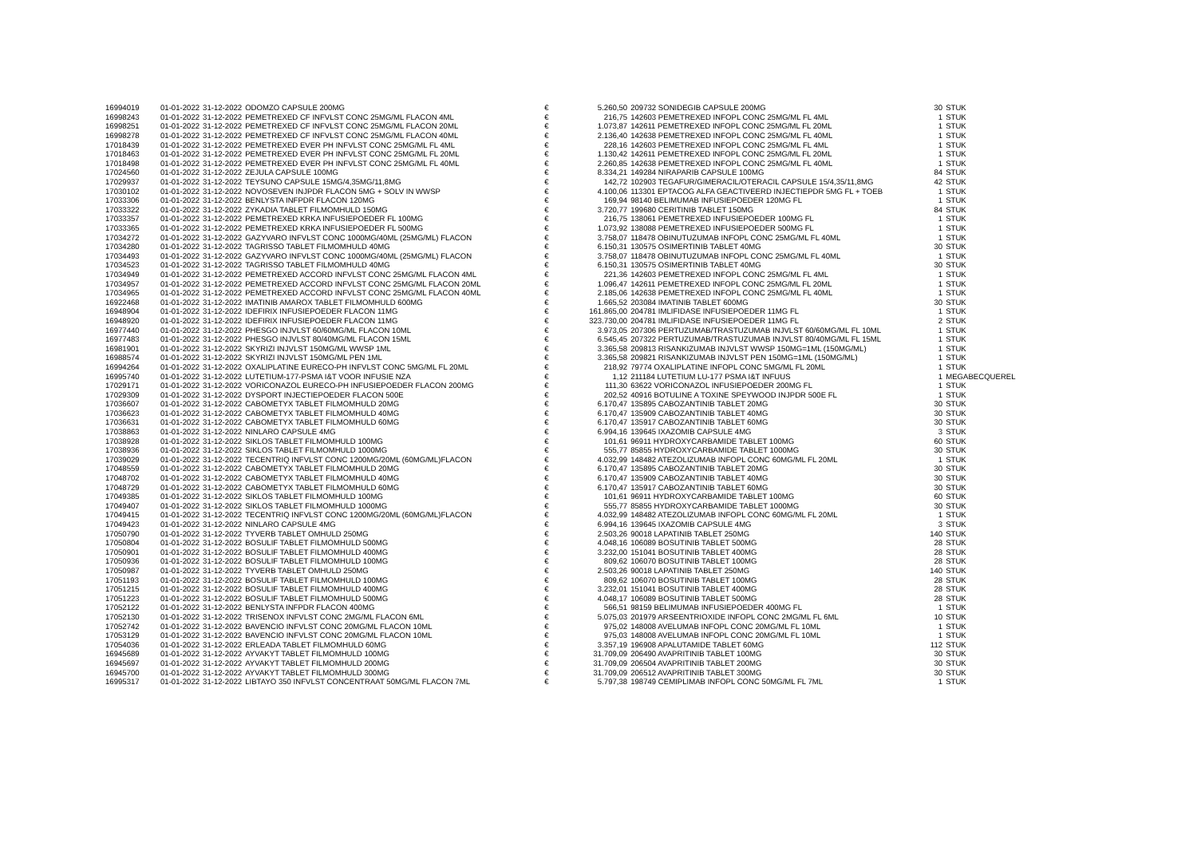| 16994019 | 01-01-2022 | 31-12-2022 | ODOMZO CAPSULE 200MG | € | 5.260,50 | 209732 SONIDEGIB CAPSULE 200MG | 30 | STUK |
| 16998243 | 01-01-2022 | 31-12-2022 | PEMETREXED CF INFVLST CONC 25MG/ML FLACON 4ML | € | 216,75 | 142603 PEMETREXED INFOPL CONC 25MG/ML FL 4ML | 1 | STUK |
| 16998251 | 01-01-2022 | 31-12-2022 | PEMETREXED CF INFVLST CONC 25MG/ML FLACON 20ML | € | 1.073,87 | 142611 PEMETREXED INFOPL CONC 25MG/ML FL 20ML | 1 | STUK |
| 16998278 | 01-01-2022 | 31-12-2022 | PEMETREXED CF INFVLST CONC 25MG/ML FLACON 40ML | € | 2.136,40 | 142638 PEMETREXED INFOPL CONC 25MG/ML FL 40ML | 1 | STUK |
| 17018439 | 01-01-2022 | 31-12-2022 | PEMETREXED EVER PH INFVLST CONC 25MG/ML FL 4ML | € | 228,16 | 142603 PEMETREXED INFOPL CONC 25MG/ML FL 4ML | 1 | STUK |
| 17018463 | 01-01-2022 | 31-12-2022 | PEMETREXED EVER PH INFVLST CONC 25MG/ML FL 20ML | € | 1.130,42 | 142611 PEMETREXED INFOPL CONC 25MG/ML FL 20ML | 1 | STUK |
| 17018498 | 01-01-2022 | 31-12-2022 | PEMETREXED EVER PH INFVLST CONC 25MG/ML FL 40ML | € | 2.260,85 | 142638 PEMETREXED INFOPL CONC 25MG/ML FL 40ML | 1 | STUK |
| 17024560 | 01-01-2022 | 31-12-2022 | ZEJULA CAPSULE 100MG | € | 8.334,21 | 149284 NIRAPARIB CAPSULE 100MG | 84 | STUK |
| 17029937 | 01-01-2022 | 31-12-2022 | TEYSUNO CAPSULE 15MG/4,35MG/11,8MG | € | 142,72 | 102903 TEGAFUR/GIMERACIL/OTERACIL CAPSULE 15/4,35/11,8MG | 42 | STUK |
| 17030102 | 01-01-2022 | 31-12-2022 | NOVOSEVEN INJPDR FLACON 5MG + SOLV IN WWSP | € | 4.100,06 | 113301 EPTACOG ALFA GEACTIVEERD INJECTIEPDR 5MG FL + TOEB | 1 | STUK |
| 17033306 | 01-01-2022 | 31-12-2022 | BENLYSTA INFPDR FLACON 120MG | € | 169,94 | 98140 BELIMUMAB INFUSIEPOEDER 120MG FL | 1 | STUK |
| 17033322 | 01-01-2022 | 31-12-2022 | ZYKADIA TABLET FILMOMHULD 150MG | € | 3.720,77 | 199680 CERITINIB TABLET 150MG | 84 | STUK |
| 17033357 | 01-01-2022 | 31-12-2022 | PEMETREXED KRKA INFUSIEPOEDER FL 100MG | € | 216,75 | 138061 PEMETREXED INFUSIEPOEDER 100MG FL | 1 | STUK |
| 17033365 | 01-01-2022 | 31-12-2022 | PEMETREXED KRKA INFUSIEPOEDER FL 500MG | € | 1.073,92 | 138088 PEMETREXED INFUSIEPOEDER 500MG FL | 1 | STUK |
| 17034272 | 01-01-2022 | 31-12-2022 | GAZYVARO INFVLST CONC 1000MG/40ML (25MG/ML) FLACON | € | 3.758,07 | 118478 OBINUTUZUMAB INFOPL CONC 25MG/ML FL 40ML | 1 | STUK |
| 17034280 | 01-01-2022 | 31-12-2022 | TAGRISSO TABLET FILMOMHULD 40MG | € | 6.150,31 | 130575 OSIMERTINIB TABLET 40MG | 30 | STUK |
| 17034493 | 01-01-2022 | 31-12-2022 | GAZYVARO INFVLST CONC 1000MG/40ML (25MG/ML) FLACON | € | 3.758,07 | 118478 OBINUTUZUMAB INFOPL CONC 25MG/ML FL 40ML | 1 | STUK |
| 17034523 | 01-01-2022 | 31-12-2022 | TAGRISSO TABLET FILMOMHULD 40MG | € | 6.150,31 | 130575 OSIMERTINIB TABLET 40MG | 30 | STUK |
| 17034949 | 01-01-2022 | 31-12-2022 | PEMETREXED ACCORD INFVLST CONC 25MG/ML FLACON 4ML | € | 221,36 | 142603 PEMETREXED INFOPL CONC 25MG/ML FL 4ML | 1 | STUK |
| 17034957 | 01-01-2022 | 31-12-2022 | PEMETREXED ACCORD INFVLST CONC 25MG/ML FLACON 20ML | € | 1.096,47 | 142611 PEMETREXED INFOPL CONC 25MG/ML FL 20ML | 1 | STUK |
| 17034965 | 01-01-2022 | 31-12-2022 | PEMETREXED ACCORD INFVLST CONC 25MG/ML FLACON 40ML | € | 2.185,06 | 142638 PEMETREXED INFOPL CONC 25MG/ML FL 40ML | 1 | STUK |
| 16922468 | 01-01-2022 | 31-12-2022 | IMATINIB AMAROX TABLET FILMOMHULD 600MG | € | 1.665,52 | 203084 IMATINIB TABLET 600MG | 30 | STUK |
| 16948904 | 01-01-2022 | 31-12-2022 | IDEFIRIX INFUSIEPOEDER FLACON 11MG | € | 161.865,00 | 204781 IMLIFIDASE INFUSIEPOEDER 11MG FL | 1 | STUK |
| 16948920 | 01-01-2022 | 31-12-2022 | IDEFIRIX INFUSIEPOEDER FLACON 11MG | € | 323.730,00 | 204781 IMLIFIDASE INFUSIEPOEDER 11MG FL | 2 | STUK |
| 16977440 | 01-01-2022 | 31-12-2022 | PHESGO INJVLST 60/60MG/ML FLACON 10ML | € | 3.973,05 | 207306 PERTUZUMAB/TRASTUZUMAB INJVLST 60/60MG/ML FL 10ML | 1 | STUK |
| 16977483 | 01-01-2022 | 31-12-2022 | PHESGO INJVLST 80/40MG/ML FLACON 15ML | € | 6.545,45 | 207322 PERTUZUMAB/TRASTUZUMAB INJVLST 80/40MG/ML FL 15ML | 1 | STUK |
| 16981901 | 01-01-2022 | 31-12-2022 | SKYRIZI INJVLST 150MG/ML WWSP 1ML | € | 3.365,58 | 209813 RISANKIZUMAB INJVLST WWSP 150MG=1ML (150MG/ML) | 1 | STUK |
| 16988574 | 01-01-2022 | 31-12-2022 | SKYRIZI INJVLST 150MG/ML PEN 1ML | € | 3.365,58 | 209821 RISANKIZUMAB INJVLST PEN 150MG=1ML (150MG/ML) | 1 | STUK |
| 16994264 | 01-01-2022 | 31-12-2022 | OXALIPLATINE EURECO-PH INFVLST CONC 5MG/ML FL 20ML | € | 218,92 | 79774 OXALIPLATINE INFOPL CONC 5MG/ML FL 20ML | 1 | STUK |
| 16995740 | 01-01-2022 | 31-12-2022 | LUTETIUM-177-PSMA I&T VOOR INFUSIE NZA | € | 1,12 | 211184 LUTETIUM LU-177 PSMA I&T INFUUS | 1 | MEGABECQUEREL |
| 17029171 | 01-01-2022 | 31-12-2022 | VORICONAZOL EURECO-PH INFUSIEPOEDER FLACON 200MG | € | 111,30 | 63622 VORICONAZOL INFUSIEPOEDER 200MG FL | 1 | STUK |
| 17029309 | 01-01-2022 | 31-12-2022 | DYSPORT INJECTIEPOEDER FLACON 500E | € | 202,52 | 40916 BOTULINE A TOXINE SPEYWOOD INJPDR 500E FL | 1 | STUK |
| 17036607 | 01-01-2022 | 31-12-2022 | CABOMETYX TABLET FILMOMHULD 20MG | € | 6.170,47 | 135895 CABOZANTINIB TABLET 20MG | 30 | STUK |
| 17036623 | 01-01-2022 | 31-12-2022 | CABOMETYX TABLET FILMOMHULD 40MG | € | 6.170,47 | 135909 CABOZANTINIB TABLET 40MG | 30 | STUK |
| 17036631 | 01-01-2022 | 31-12-2022 | CABOMETYX TABLET FILMOMHULD 60MG | € | 6.170,47 | 135917 CABOZANTINIB TABLET 60MG | 30 | STUK |
| 17038863 | 01-01-2022 | 31-12-2022 | NINLARO CAPSULE 4MG | € | 6.994,16 | 139645 IXAZOMIB CAPSULE 4MG | 3 | STUK |
| 17038928 | 01-01-2022 | 31-12-2022 | SIKLOS TABLET FILMOMHULD 100MG | € | 101,61 | 96911 HYDROXYCARBAMIDE TABLET 100MG | 60 | STUK |
| 17038936 | 01-01-2022 | 31-12-2022 | SIKLOS TABLET FILMOMHULD 1000MG | € | 555,77 | 85855 HYDROXYCARBAMIDE TABLET 1000MG | 30 | STUK |
| 17039029 | 01-01-2022 | 31-12-2022 | TECENTRIQ INFVLST CONC 1200MG/20ML (60MG/ML)FLACON | € | 4.032,99 | 148482 ATEZOLIZUMAB INFOPL CONC 60MG/ML FL 20ML | 1 | STUK |
| 17048559 | 01-01-2022 | 31-12-2022 | CABOMETYX TABLET FILMOMHULD 20MG | € | 6.170,47 | 135895 CABOZANTINIB TABLET 20MG | 30 | STUK |
| 17048702 | 01-01-2022 | 31-12-2022 | CABOMETYX TABLET FILMOMHULD 40MG | € | 6.170,47 | 135909 CABOZANTINIB TABLET 40MG | 30 | STUK |
| 17048729 | 01-01-2022 | 31-12-2022 | CABOMETYX TABLET FILMOMHULD 60MG | € | 6.170,47 | 135917 CABOZANTINIB TABLET 60MG | 30 | STUK |
| 17049385 | 01-01-2022 | 31-12-2022 | SIKLOS TABLET FILMOMHULD 100MG | € | 101,61 | 96911 HYDROXYCARBAMIDE TABLET 100MG | 60 | STUK |
| 17049407 | 01-01-2022 | 31-12-2022 | SIKLOS TABLET FILMOMHULD 1000MG | € | 555,77 | 85855 HYDROXYCARBAMIDE TABLET 1000MG | 30 | STUK |
| 17049415 | 01-01-2022 | 31-12-2022 | TECENTRIQ INFVLST CONC 1200MG/20ML (60MG/ML)FLACON | € | 4.032,99 | 148482 ATEZOLIZUMAB INFOPL CONC 60MG/ML FL 20ML | 1 | STUK |
| 17049423 | 01-01-2022 | 31-12-2022 | NINLARO CAPSULE 4MG | € | 6.994,16 | 139645 IXAZOMIB CAPSULE 4MG | 3 | STUK |
| 17050790 | 01-01-2022 | 31-12-2022 | TYVERB TABLET OMHULD 250MG | € | 2.503,26 | 90018 LAPATINIB TABLET 250MG | 140 | STUK |
| 17050804 | 01-01-2022 | 31-12-2022 | BOSULIF TABLET FILMOMHULD 500MG | € | 4.048,16 | 106089 BOSUTINIB TABLET 500MG | 28 | STUK |
| 17050901 | 01-01-2022 | 31-12-2022 | BOSULIF TABLET FILMOMHULD 400MG | € | 3.232,00 | 151041 BOSUTINIB TABLET 400MG | 28 | STUK |
| 17050936 | 01-01-2022 | 31-12-2022 | BOSULIF TABLET FILMOMHULD 100MG | € | 809,62 | 106070 BOSUTINIB TABLET 100MG | 28 | STUK |
| 17050987 | 01-01-2022 | 31-12-2022 | TYVERB TABLET OMHULD 250MG | € | 2.503,26 | 90018 LAPATINIB TABLET 250MG | 140 | STUK |
| 17051193 | 01-01-2022 | 31-12-2022 | BOSULIF TABLET FILMOMHULD 100MG | € | 809,62 | 106070 BOSUTINIB TABLET 100MG | 28 | STUK |
| 17051215 | 01-01-2022 | 31-12-2022 | BOSULIF TABLET FILMOMHULD 400MG | € | 3.232,01 | 151041 BOSUTINIB TABLET 400MG | 28 | STUK |
| 17051223 | 01-01-2022 | 31-12-2022 | BOSULIF TABLET FILMOMHULD 500MG | € | 4.048,17 | 106089 BOSUTINIB TABLET 500MG | 28 | STUK |
| 17052122 | 01-01-2022 | 31-12-2022 | BENLYSTA INFPDR FLACON 400MG | € | 566,51 | 98159 BELIMUMAB INFUSIEPOEDER 400MG FL | 1 | STUK |
| 17052130 | 01-01-2022 | 31-12-2022 | TRISENOX INFVLST CONC 2MG/ML FLACON 6ML | € | 5.075,03 | 201979 ARSEENTRIOXIDE INFOPL CONC 2MG/ML FL 6ML | 10 | STUK |
| 17052742 | 01-01-2022 | 31-12-2022 | BAVENCIO INFVLST CONC 20MG/ML FLACON 10ML | € | 975,02 | 148008 AVELUMAB INFOPL CONC 20MG/ML FL 10ML | 1 | STUK |
| 17053129 | 01-01-2022 | 31-12-2022 | BAVENCIO INFVLST CONC 20MG/ML FLACON 10ML | € | 975,03 | 148008 AVELUMAB INFOPL CONC 20MG/ML FL 10ML | 1 | STUK |
| 17054036 | 01-01-2022 | 31-12-2022 | ERLEADA TABLET FILMOMHULD 60MG | € | 3.357,19 | 196908 APALUTAMIDE TABLET 60MG | 112 | STUK |
| 16945689 | 01-01-2022 | 31-12-2022 | AYVAKYT TABLET FILMOMHULD 100MG | € | 31.709,09 | 206490 AVAPRITINIB TABLET 100MG | 30 | STUK |
| 16945697 | 01-01-2022 | 31-12-2022 | AYVAKYT TABLET FILMOMHULD 200MG | € | 31.709,09 | 206504 AVAPRITINIB TABLET 200MG | 30 | STUK |
| 16945700 | 01-01-2022 | 31-12-2022 | AYVAKYT TABLET FILMOMHULD 300MG | € | 31.709,09 | 206512 AVAPRITINIB TABLET 300MG | 30 | STUK |
| 16995317 | 01-01-2022 | 31-12-2022 | LIBTAYO 350 INFVLST CONCENTRAAT 50MG/ML FLACON 7ML | € | 5.797,38 | 198749 CEMIPLIMAB INFOPL CONC 50MG/ML FL 7ML | 1 | STUK |